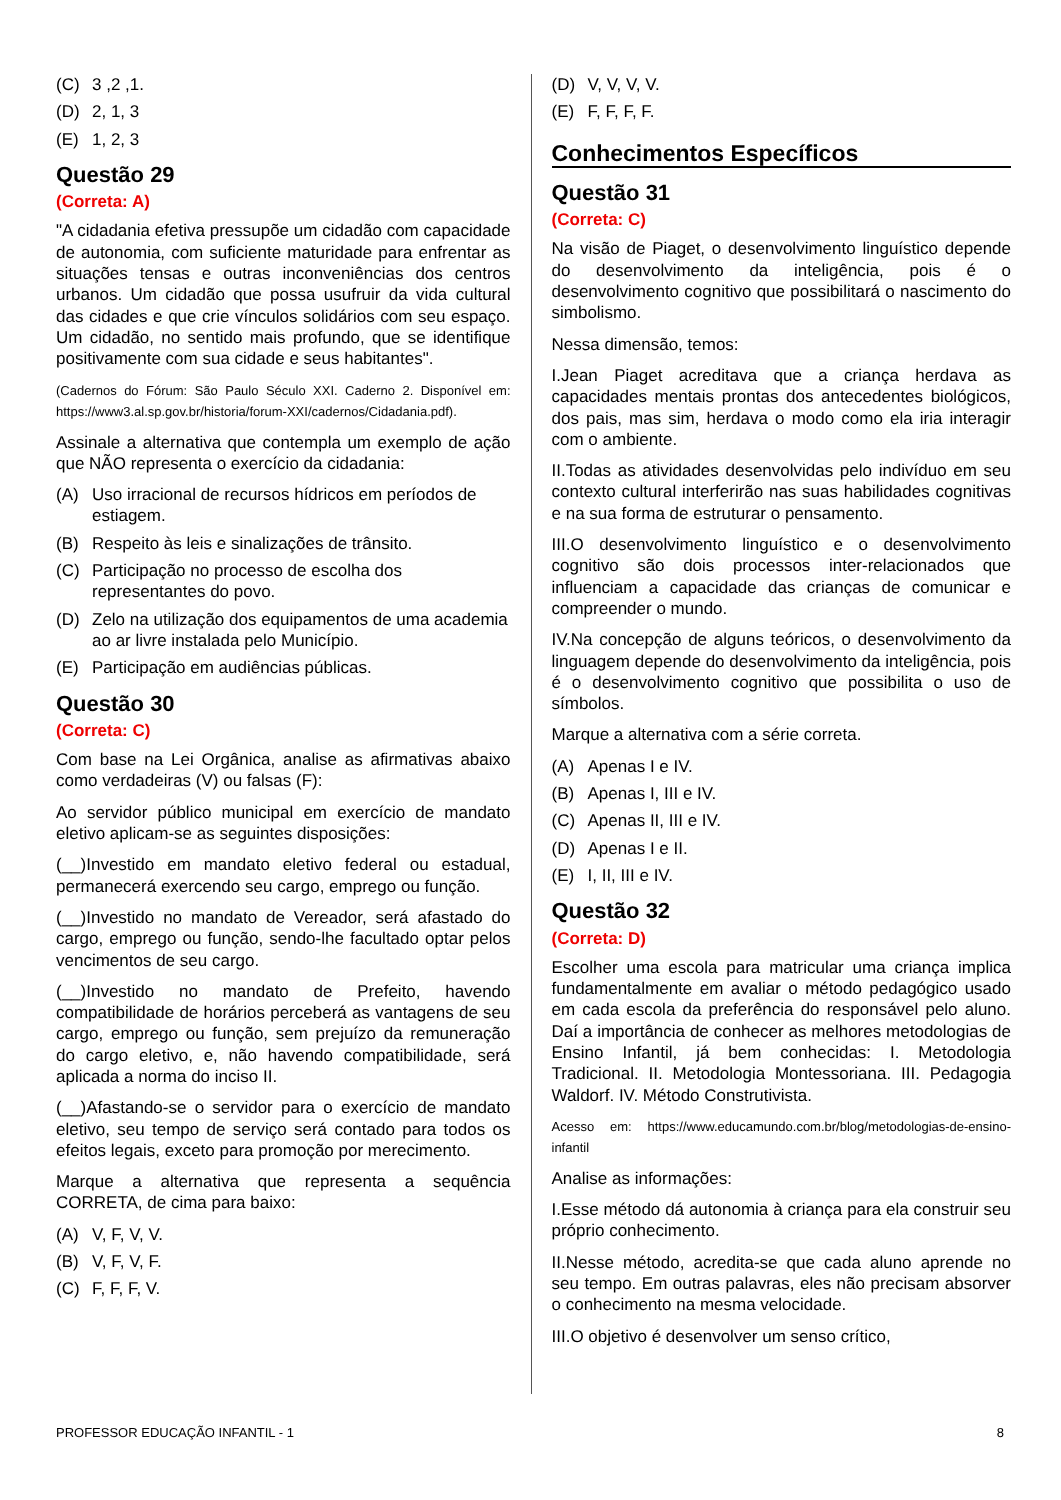(C) 3 ,2 ,1.
(D) 2, 1, 3
(E) 1, 2, 3
Questão 29
(Correta: A)
"A cidadania efetiva pressupõe um cidadão com capacidade de autonomia, com suficiente maturidade para enfrentar as situações tensas e outras inconveniências dos centros urbanos. Um cidadão que possa usufruir da vida cultural das cidades e que crie vínculos solidários com seu espaço. Um cidadão, no sentido mais profundo, que se identifique positivamente com sua cidade e seus habitantes".
(Cadernos do Fórum: São Paulo Século XXI. Caderno 2. Disponível em: https://www3.al.sp.gov.br/historia/forum-XXI/cadernos/Cidadania.pdf).
Assinale a alternativa que contempla um exemplo de ação que NÃO representa o exercício da cidadania:
(A) Uso irracional de recursos hídricos em períodos de estiagem.
(B) Respeito às leis e sinalizações de trânsito.
(C) Participação no processo de escolha dos representantes do povo.
(D) Zelo na utilização dos equipamentos de uma academia ao ar livre instalada pelo Município.
(E) Participação em audiências públicas.
Questão 30
(Correta: C)
Com base na Lei Orgânica, analise as afirmativas abaixo como verdadeiras (V) ou falsas (F):
Ao servidor público municipal em exercício de mandato eletivo aplicam-se as seguintes disposições:
(__)Investido em mandato eletivo federal ou estadual, permanecerá exercendo seu cargo, emprego ou função.
(__)Investido no mandato de Vereador, será afastado do cargo, emprego ou função, sendo-lhe facultado optar pelos vencimentos de seu cargo.
(__)Investido no mandato de Prefeito, havendo compatibilidade de horários perceberá as vantagens de seu cargo, emprego ou função, sem prejuízo da remuneração do cargo eletivo, e, não havendo compatibilidade, será aplicada a norma do inciso II.
(__)Afastando-se o servidor para o exercício de mandato eletivo, seu tempo de serviço será contado para todos os efeitos legais, exceto para promoção por merecimento.
Marque a alternativa que representa a sequência CORRETA, de cima para baixo:
(A) V, F, V, V.
(B) V, F, V, F.
(C) F, F, F, V.
(D) V, V, V, V.
(E) F, F, F, F.
Conhecimentos Específicos
Questão 31
(Correta: C)
Na visão de Piaget, o desenvolvimento linguístico depende do desenvolvimento da inteligência, pois é o desenvolvimento cognitivo que possibilitará o nascimento do simbolismo.
Nessa dimensão, temos:
I.Jean Piaget acreditava que a criança herdava as capacidades mentais prontas dos antecedentes biológicos, dos pais, mas sim, herdava o modo como ela iria interagir com o ambiente.
II.Todas as atividades desenvolvidas pelo indivíduo em seu contexto cultural interferirão nas suas habilidades cognitivas e na sua forma de estruturar o pensamento.
III.O desenvolvimento linguístico e o desenvolvimento cognitivo são dois processos inter-relacionados que influenciam a capacidade das crianças de comunicar e compreender o mundo.
IV.Na concepção de alguns teóricos, o desenvolvimento da linguagem depende do desenvolvimento da inteligência, pois é o desenvolvimento cognitivo que possibilita o uso de símbolos.
Marque a alternativa com a série correta.
(A) Apenas I e IV.
(B) Apenas I, III e IV.
(C) Apenas II, III e IV.
(D) Apenas I e II.
(E) I, II, III e IV.
Questão 32
(Correta: D)
Escolher uma escola para matricular uma criança implica fundamentalmente em avaliar o método pedagógico usado em cada escola da preferência do responsável pelo aluno. Daí a importância de conhecer as melhores metodologias de Ensino Infantil, já bem conhecidas: I. Metodologia Tradicional. II. Metodologia Montessoriana. III. Pedagogia Waldorf. IV. Método Construtivista.
Acesso em: https://www.educamundo.com.br/blog/metodologias-de-ensino-infantil
Analise as informações:
I.Esse método dá autonomia à criança para ela construir seu próprio conhecimento.
II.Nesse método, acredita-se que cada aluno aprende no seu tempo. Em outras palavras, eles não precisam absorver o conhecimento na mesma velocidade.
III.O objetivo é desenvolver um senso crítico,
PROFESSOR EDUCAÇÃO INFANTIL - 1 8